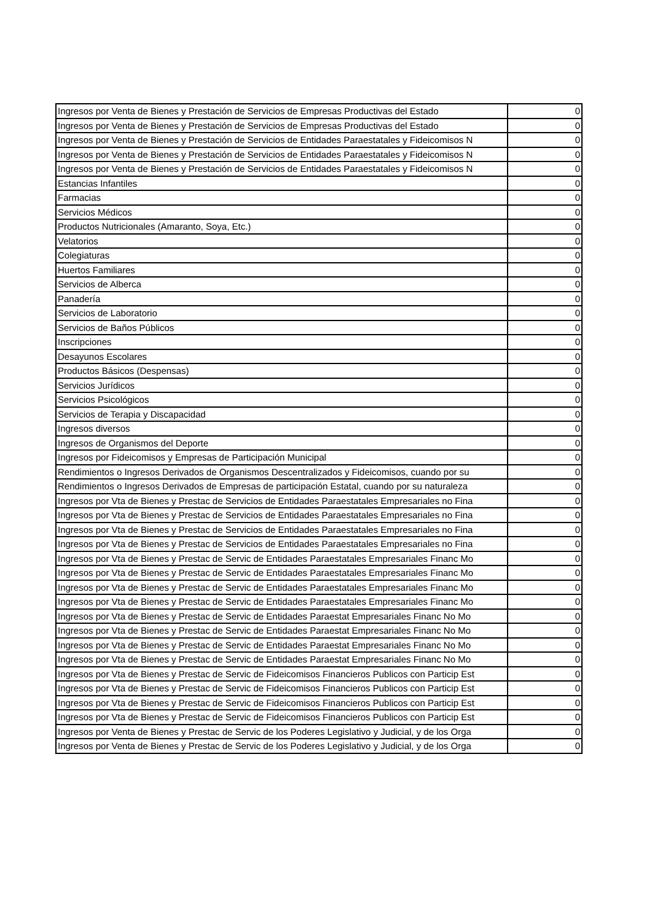| Ingresos por Venta de Bienes y Prestación de Servicios de Empresas Productivas del Estado | 0 |
| Ingresos por Venta de Bienes y Prestación de Servicios de Empresas Productivas del Estado | 0 |
| Ingresos por Venta de Bienes y Prestación de Servicios de Entidades Paraestatales y Fideicomisos N | 0 |
| Ingresos por Venta de Bienes y Prestación de Servicios de Entidades Paraestatales y Fideicomisos N | 0 |
| Ingresos por Venta de Bienes y Prestación de Servicios de Entidades Paraestatales y Fideicomisos N | 0 |
| Estancias Infantiles | 0 |
| Farmacias | 0 |
| Servicios Médicos | 0 |
| Productos Nutricionales (Amaranto, Soya, Etc.) | 0 |
| Velatorios | 0 |
| Colegiaturas | 0 |
| Huertos Familiares | 0 |
| Servicios de Alberca | 0 |
| Panadería | 0 |
| Servicios de Laboratorio | 0 |
| Servicios de Baños Públicos | 0 |
| Inscripciones | 0 |
| Desayunos Escolares | 0 |
| Productos Básicos (Despensas) | 0 |
| Servicios Jurídicos | 0 |
| Servicios Psicológicos | 0 |
| Servicios de Terapia y Discapacidad | 0 |
| Ingresos diversos | 0 |
| Ingresos de Organismos del Deporte | 0 |
| Ingresos por Fideicomisos y Empresas de Participación Municipal | 0 |
| Rendimientos o Ingresos Derivados de Organismos Descentralizados y Fideicomisos, cuando por su | 0 |
| Rendimientos o Ingresos Derivados de Empresas de participación Estatal, cuando por su naturaleza | 0 |
| Ingresos por Vta de Bienes y Prestac de Servicios de Entidades Paraestatales Empresariales no Fina | 0 |
| Ingresos por Vta de Bienes y Prestac de Servicios de Entidades Paraestatales Empresariales no Fina | 0 |
| Ingresos por Vta de Bienes y Prestac de Servicios de Entidades Paraestatales Empresariales no Fina | 0 |
| Ingresos por Vta de Bienes y Prestac de Servicios de Entidades Paraestatales Empresariales no Fina | 0 |
| Ingresos por Vta de Bienes y Prestac de Servic de Entidades Paraestatales Empresariales Financ Mo | 0 |
| Ingresos por Vta de Bienes y Prestac de Servic de Entidades Paraestatales Empresariales Financ Mo | 0 |
| Ingresos por Vta de Bienes y Prestac de Servic de Entidades Paraestatales Empresariales Financ Mo | 0 |
| Ingresos por Vta de Bienes y Prestac de Servic de Entidades Paraestatales Empresariales Financ Mo | 0 |
| Ingresos por Vta de Bienes y Prestac de Servic de Entidades Paraestat Empresariales Financ No Mo | 0 |
| Ingresos por Vta de Bienes y Prestac de Servic de Entidades Paraestat Empresariales Financ No Mo | 0 |
| Ingresos por Vta de Bienes y Prestac de Servic de Entidades Paraestat Empresariales Financ No Mo | 0 |
| Ingresos por Vta de Bienes y Prestac de Servic de Entidades Paraestat Empresariales Financ No Mo | 0 |
| Ingresos por Vta de Bienes y Prestac de Servic de Fideicomisos Financieros Publicos con Particip Est | 0 |
| Ingresos por Vta de Bienes y Prestac de Servic de Fideicomisos Financieros Publicos con Particip Est | 0 |
| Ingresos por Vta de Bienes y Prestac de Servic de Fideicomisos Financieros Publicos con Particip Est | 0 |
| Ingresos por Vta de Bienes y Prestac de Servic de Fideicomisos Financieros Publicos con Particip Est | 0 |
| Ingresos por Venta de Bienes y Prestac de Servic de los Poderes Legislativo y Judicial, y de los Orga | 0 |
| Ingresos por Venta de Bienes y Prestac de Servic de los Poderes Legislativo y Judicial, y de los Orga | 0 |